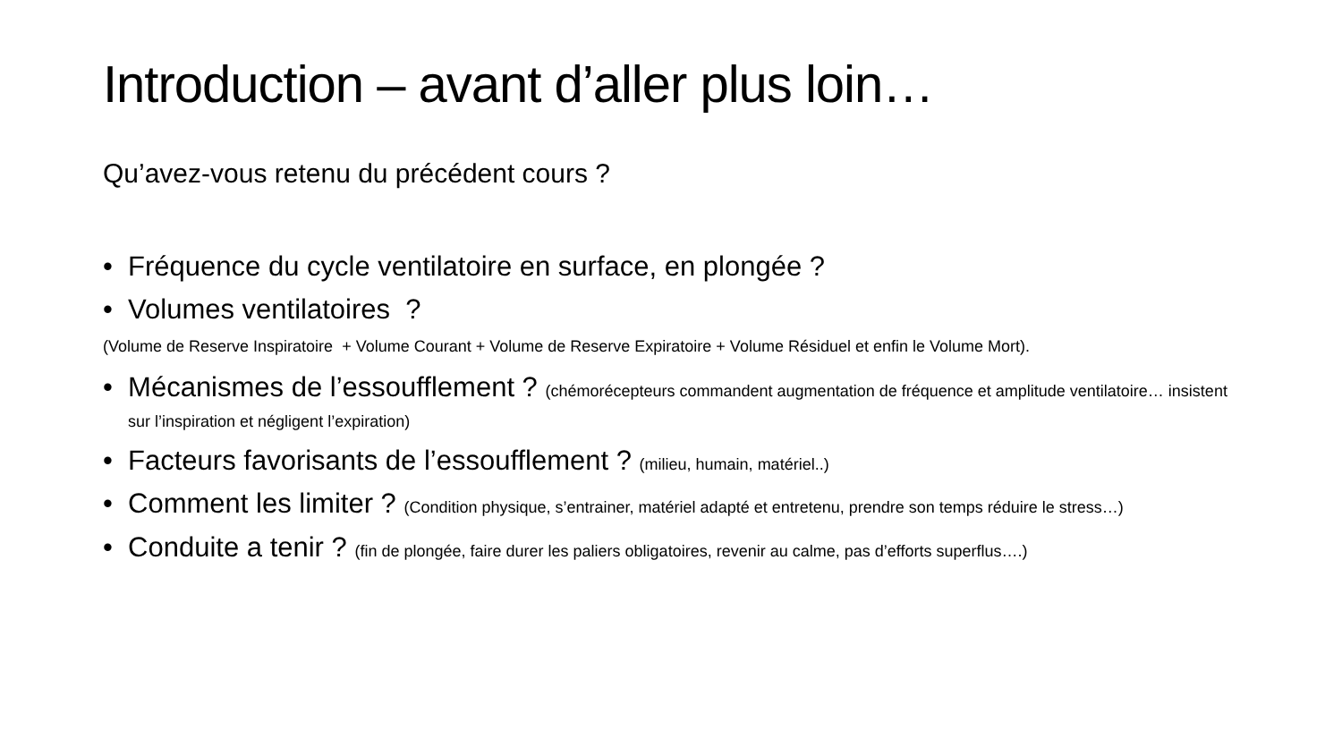Introduction – avant d’aller plus loin…
Qu’avez-vous retenu du précédent cours ?
• Fréquence du cycle ventilatoire en surface, en plongée ?
• Volumes ventilatoires ?
(Volume de Reserve Inspiratoire + Volume Courant + Volume de Reserve Expiratoire + Volume Résiduel et enfin le Volume Mort).
• Mécanismes de l’essoufflement ? (chémorécepteurs commandent augmentation de fréquence et amplitude ventilatoire… insistent sur l’inspiration et négligent l’expiration)
• Facteurs favorisants de l’essoufflement ? (milieu, humain, matériel..)
• Comment les limiter ? (Condition physique, s’entrainer, matériel adapté et entretenu, prendre son temps réduire le stress…)
• Conduite a tenir ? (fin de plongée, faire durer les paliers obligatoires, revenir au calme, pas d’efforts superflus….)